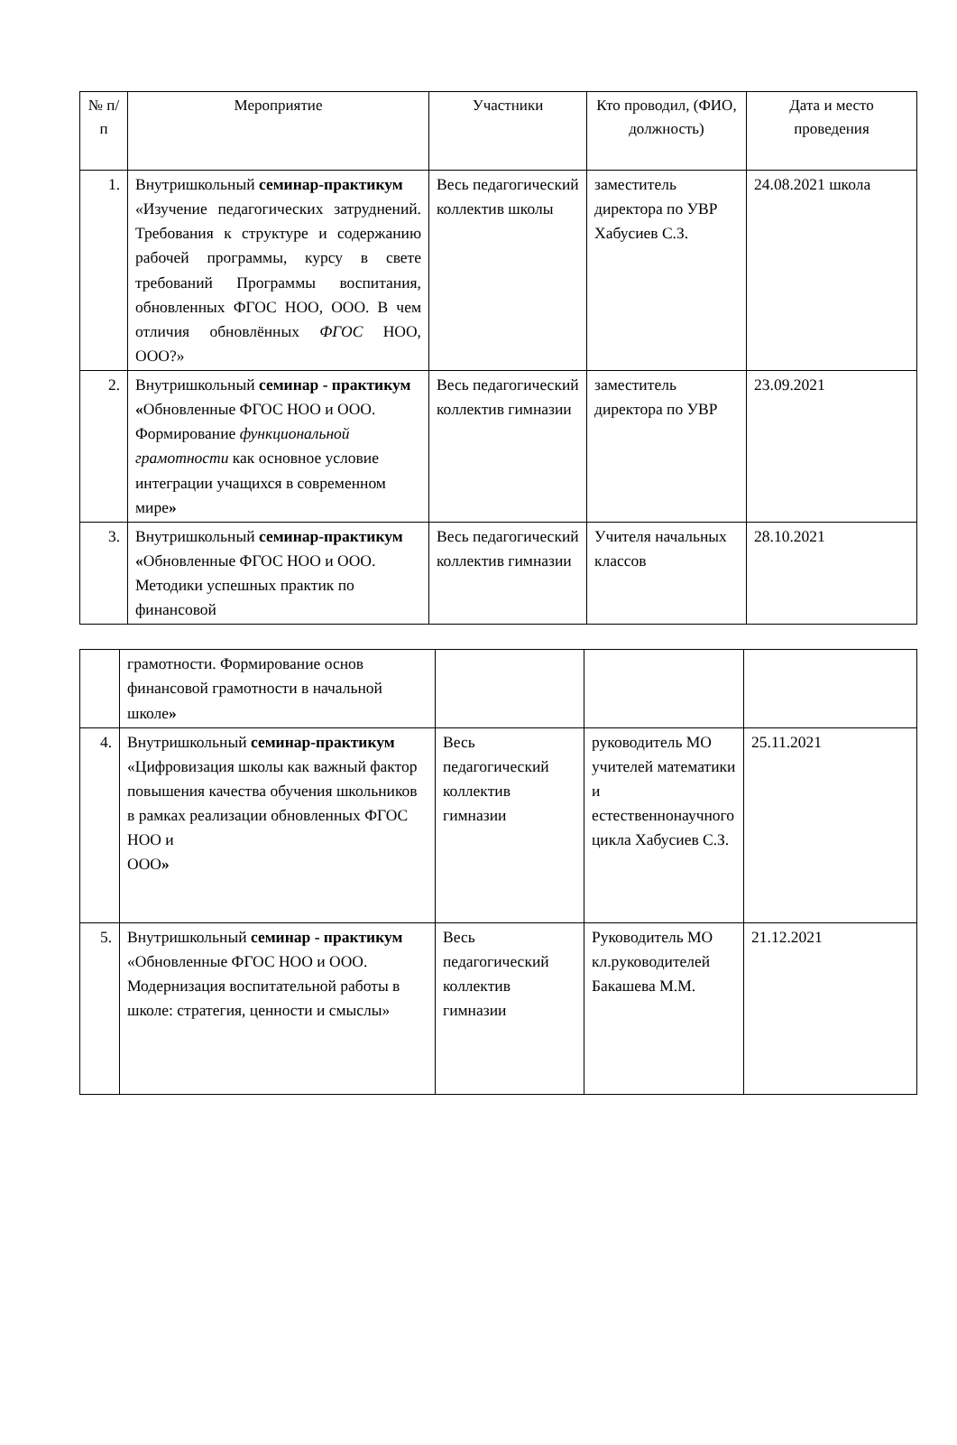| № п/п | Мероприятие | Участники | Кто проводил, (ФИО, должность) | Дата и место проведения |
| --- | --- | --- | --- | --- |
| 1. | Внутришкольный семинар-практикум «Изучение педагогических затруднений. Требования к структуре и содержанию рабочей программы, курсу в свете требований Программы воспитания, обновленных ФГОС НОО, ООО. В чем отличия обновлённых ФГОС НОО, ООО?» | Весь педагогический коллектив школы | заместитель директора по УВР Хабусиев С.З. | 24.08.2021 школа |
| 2. | Внутришкольный семинар - практикум « Обновленные ФГОС НОО и ООО. Формирование функциональной грамотности как основное условие интеграции учащихся в современном мире » | Весь педагогический коллектив гимназии | заместитель директора по УВР | 23.09.2021 |
| 3. | Внутришкольный семинар-практикум « Обновленные ФГОС НОО и ООО. Методики успешных практик по финансовой | Весь педагогический коллектив гимназии | Учителя начальных классов | 28.10.2021 |
| | грамотности. Формирование основ финансовой грамотности в начальной школе » | | | |
| 4. | Внутришкольный семинар-практикум «Цифровизация школы как важный фактор повышения качества обучения школьников в рамках реализации обновленных ФГОС НОО и ООО » | Весь педагогический коллектив гимназии | руководитель МО учителей математики и естественнонаучного цикла Хабусиев С.З. | 25.11.2021 |
| 5. | Внутришкольный семинар - практикум «Обновленные ФГОС НОО и ООО. Модернизация воспитательной работы в школе: стратегия, ценности и смыслы» | Весь педагогический коллектив гимназии | Руководитель МО кл.руководителей Бакашева М.М. | 21.12.2021 |